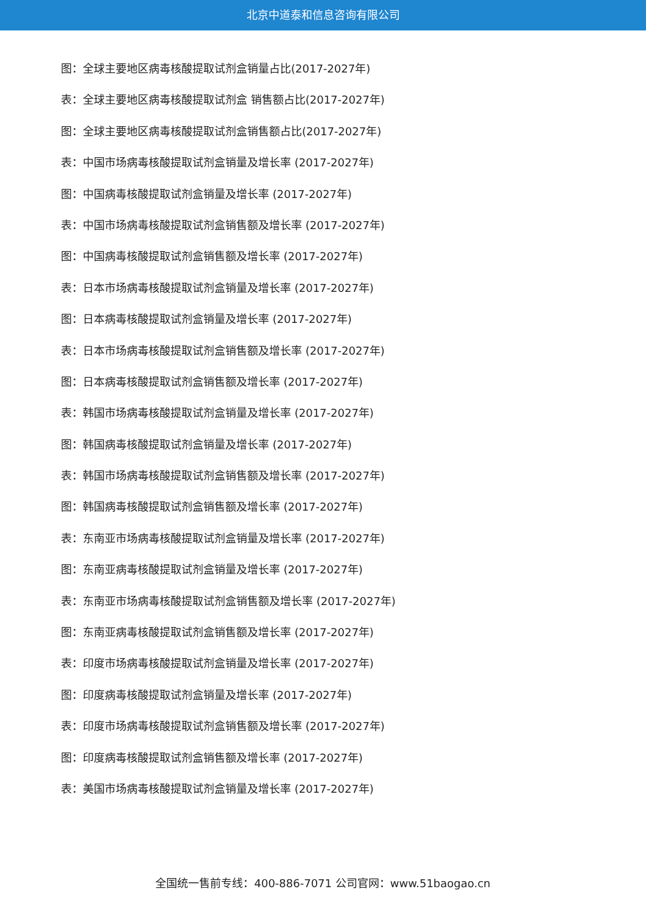北京中道泰和信息咨询有限公司
图：全球主要地区病毒核酸提取试剂盒销量占比(2017-2027年)
表：全球主要地区病毒核酸提取试剂盒 销售额占比(2017-2027年)
图：全球主要地区病毒核酸提取试剂盒销售额占比(2017-2027年)
表：中国市场病毒核酸提取试剂盒销量及增长率 (2017-2027年)
图：中国病毒核酸提取试剂盒销量及增长率 (2017-2027年)
表：中国市场病毒核酸提取试剂盒销售额及增长率 (2017-2027年)
图：中国病毒核酸提取试剂盒销售额及增长率 (2017-2027年)
表：日本市场病毒核酸提取试剂盒销量及增长率 (2017-2027年)
图：日本病毒核酸提取试剂盒销量及增长率 (2017-2027年)
表：日本市场病毒核酸提取试剂盒销售额及增长率 (2017-2027年)
图：日本病毒核酸提取试剂盒销售额及增长率 (2017-2027年)
表：韩国市场病毒核酸提取试剂盒销量及增长率 (2017-2027年)
图：韩国病毒核酸提取试剂盒销量及增长率 (2017-2027年)
表：韩国市场病毒核酸提取试剂盒销售额及增长率 (2017-2027年)
图：韩国病毒核酸提取试剂盒销售额及增长率 (2017-2027年)
表：东南亚市场病毒核酸提取试剂盒销量及增长率 (2017-2027年)
图：东南亚病毒核酸提取试剂盒销量及增长率 (2017-2027年)
表：东南亚市场病毒核酸提取试剂盒销售额及增长率 (2017-2027年)
图：东南亚病毒核酸提取试剂盒销售额及增长率 (2017-2027年)
表：印度市场病毒核酸提取试剂盒销量及增长率 (2017-2027年)
图：印度病毒核酸提取试剂盒销量及增长率 (2017-2027年)
表：印度市场病毒核酸提取试剂盒销售额及增长率 (2017-2027年)
图：印度病毒核酸提取试剂盒销售额及增长率 (2017-2027年)
表：美国市场病毒核酸提取试剂盒销量及增长率 (2017-2027年)
全国统一售前专线：400-886-7071 公司官网：www.51baogao.cn